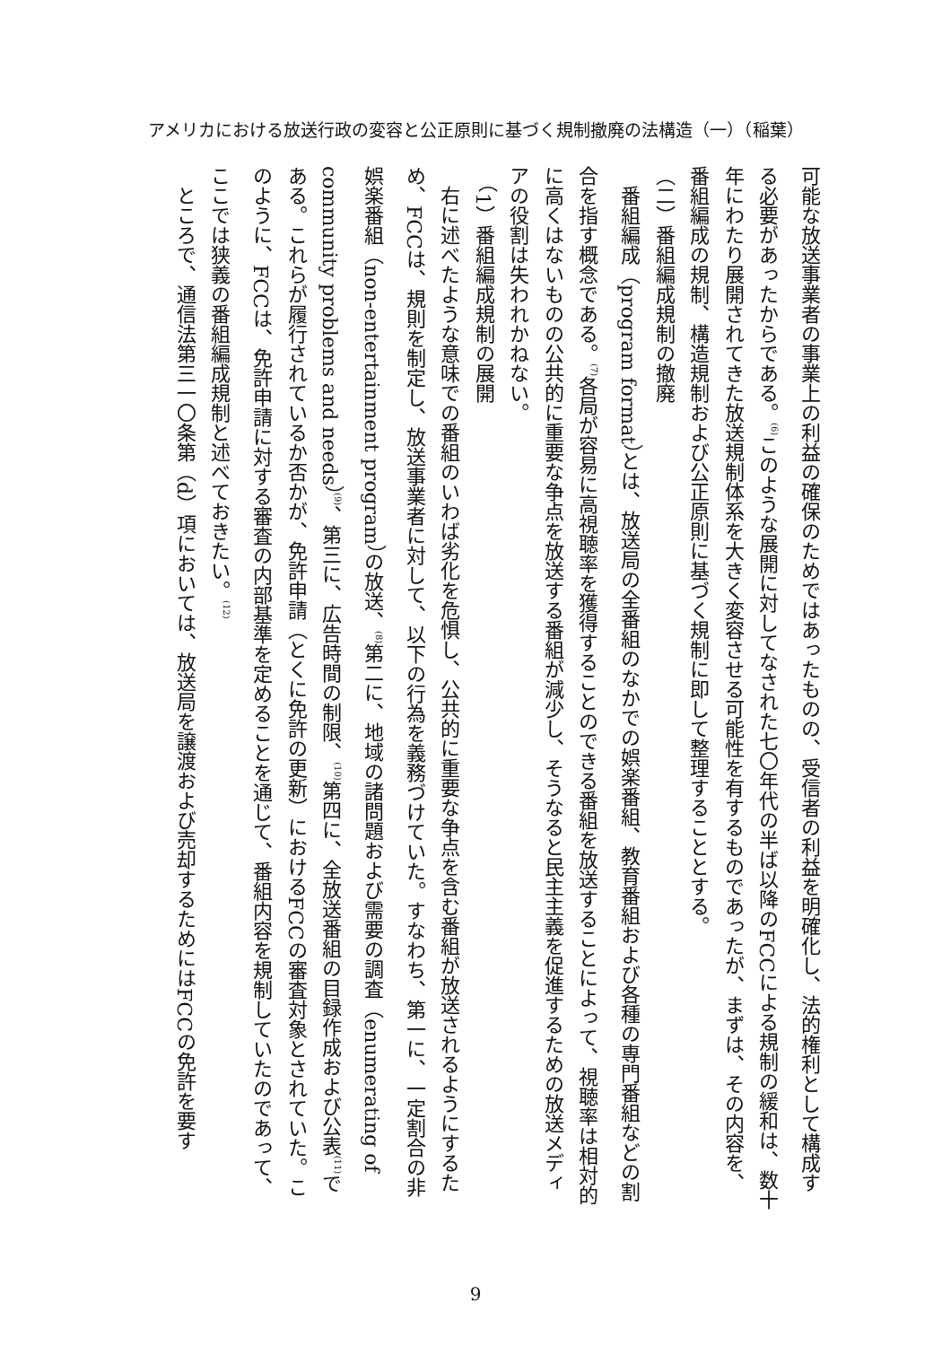アメリカにおける放送行政の変容と公正原則に基づく規制撤廃の法構造（一）（稲葉）
可能な放送事業者の事業上の利益の確保のためではあったものの、受信者の利益を明確化し、法的権利として構成する必要があったからである。<sup>(6)</sup>このような展開に対してなされた七〇年代の半ば以降のFCCによる規制の緩和は、数十年にわたり展開されてきた放送規制体系を大きく変容させる可能性を有するものであったが、まずは、その内容を、番組編成の規制、構造規制および公正原則に基づく規制に即して整理することとする。
（二）番組編成規制の撤廃
番組編成（program format）とは、放送局の全番組のなかでの娯楽番組、教育番組および各種の専門番組などの割合を指す概念である。<sup>(7)</sup>各局が容易に高視聴率を獲得することのできる番組を放送することによって、視聴率は相対的に高くはないものの公共的に重要な争点を放送する番組が減少し、そうなると民主主義を促進するための放送メディアの役割は失われかねない。
（1）番組編成規制の展開
右に述べたような意味での番組のいわば劣化を危惧し、公共的に重要な争点を含む番組が放送されるようにするため、FCCは、規則を制定し、放送事業者に対して、以下の行為を義務づけていた。すなわち、第一に、一定割合の非娯楽番組（non-entertainment program）の放送、<sup>(8)</sup>第二に、地域の諸問題および需要の調査（enumerating of community problems and needs）<sup>(9)</sup>、第三に、広告時間の制限、<sup>(10)</sup>第四に、全放送番組の目録作成および公表<sup>(11)</sup>である。これらが履行されているか否かが、免許申請（とくに免許の更新）におけるFCCの審査対象とされていた。このように、FCCは、免許申請に対する審査の内部基準を定めることを通じて、番組内容を規制していたのであって、ここでは狭義の番組編成規制と述べておきたい。<sup>(12)</sup>
ところで、通信法第三一〇条第（d）項においては、放送局を譲渡および売却するためにはFCCの免許を要す
9